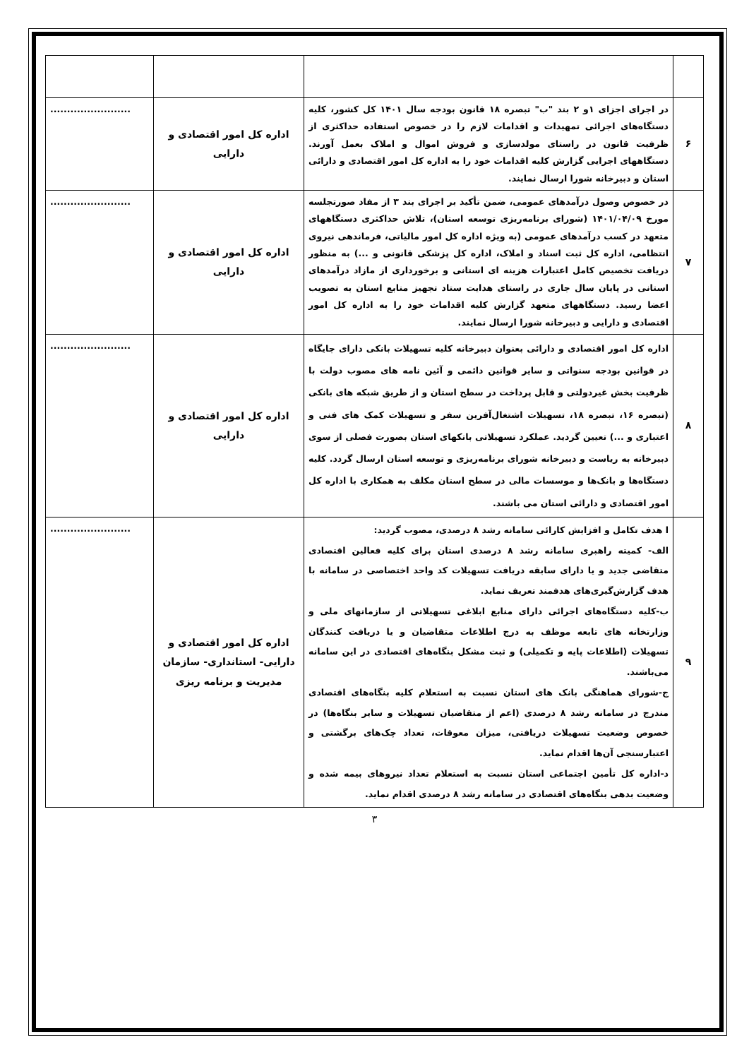| ۶ | در اجرای اجزای ۱و ۲ بند "ب" تبصره ۱۸ قانون بودجه سال ۱۴۰۱ کل کشور، کلیه دستگاه‌های اجرائی تمهیدات و اقدامات لازم را در خصوص استفاده حداکثری از ظرفیت قانون در راستای مولدسازی و فروش اموال و املاک بعمل آورند. دستگاههای اجرایی گزارش کلیه اقدامات خود را به اداره کل امور اقتصادی و دارائی استان و دبیرخانه شورا ارسال نمایند. | اداره کل امور اقتصادی و دارایی | ........................ |
| ۷ | در خصوص وصول درآمدهای عمومی، ضمن تأکید بر اجرای بند ۳ از مفاد صورتجلسه مورخ ۱۴۰۱/۰۴/۰۹ (شورای برنامه‌ریزی توسعه استان)، تلاش حداکثری دستگاههای متعهد در کسب درآمدهای عمومی (به ویژه اداره کل امور مالیاتی، فرماندهی نیروی انتظامی، اداره کل ثبت اسناد و املاک، اداره کل پزشکی قانونی و ...) به منظور دریافت تخصیص کامل اعتبارات هزینه ای استانی و برخورداری از مازاد درآمدهای استانی در پایان سال جاری در راستای هدایت ستاد تجهیز منابع استان به تصویب اعضا رسید. دستگاههای متعهد گزارش کلیه اقدامات خود را به اداره کل امور اقتصادی و دارایی و دبیرخانه شورا ارسال نمایند. | اداره کل امور اقتصادی و دارایی | ........................ |
| ۸ | اداره کل امور اقتصادی و دارائی بعنوان دبیرخانه کلیه تسهیلات بانکی دارای جایگاه در قوانین بودجه سنواتی و سایر قوانین دائمی و آئین نامه های مصوب دولت با ظرفیت بخش غیردولتی و قابل پرداخت در سطح استان و از طریق شبکه های بانکی (تبصره ۱۶، تبصره ۱۸، تسهیلات اشتغال‌آفرین سفر و تسهیلات کمک های فنی و اعتباری و ...) تعیین گردید. عملکرد تسهیلاتی بانکهای استان بصورت فصلی از سوی دبیرخانه به ریاست و دبیرخانه شورای برنامه‌ریزی و توسعه استان ارسال گردد. کلیه دستگاه‌ها و بانک‌ها و موسسات مالی در سطح استان مکلف به همکاری با اداره کل امور اقتصادی و دارائی استان می باشند. | اداره کل امور اقتصادی و دارایی | ........................ |
| ۹ | ا هدف تکامل و افزایش کارائی سامانه رشد ۸ درصدی، مصوب گردید: الف- کمیته راهبری سامانه رشد ۸ درصدی استان برای کلیه فعالین اقتصادی متقاضی جدید و یا دارای سابقه دریافت تسهیلات کد واحد اختصاصی در سامانه با هدف گزارش‌گیری‌های هدفمند تعریف نماید. ب-کلیه دستگاه‌های اجرائی دارای منابع ابلاغی تسهیلاتی از سازمانهای ملی و وزارتخانه های تابعه موظف به درج اطلاعات متقاضیان و یا دریافت کنندگان تسهیلات (اطلاعات پایه و تکمیلی) و ثبت مشکل بنگاه‌های اقتصادی در این سامانه می‌باشند. ج-شورای هماهنگی بانک های استان نسبت به استعلام کلیه بنگاه‌های اقتصادی مندرج در سامانه رشد ۸ درصدی (اعم از متقاضیان تسهیلات و سایر بنگاه‌ها) در خصوص وضعیت تسهیلات دریافتی، میزان معوقات، تعداد چک‌های برگشتی و اعتبارسنجی آن‌ها اقدام نماید. د-اداره کل تأمین اجتماعی استان نسبت به استعلام تعداد نیروهای بیمه شده و وضعیت بدهی بنگاه‌های اقتصادی در سامانه رشد ۸ درصدی اقدام نماید. | اداره کل امور اقتصادی و دارایی- استانداری- سازمان مدیریت و برنامه ریزی | ........................ |
۳